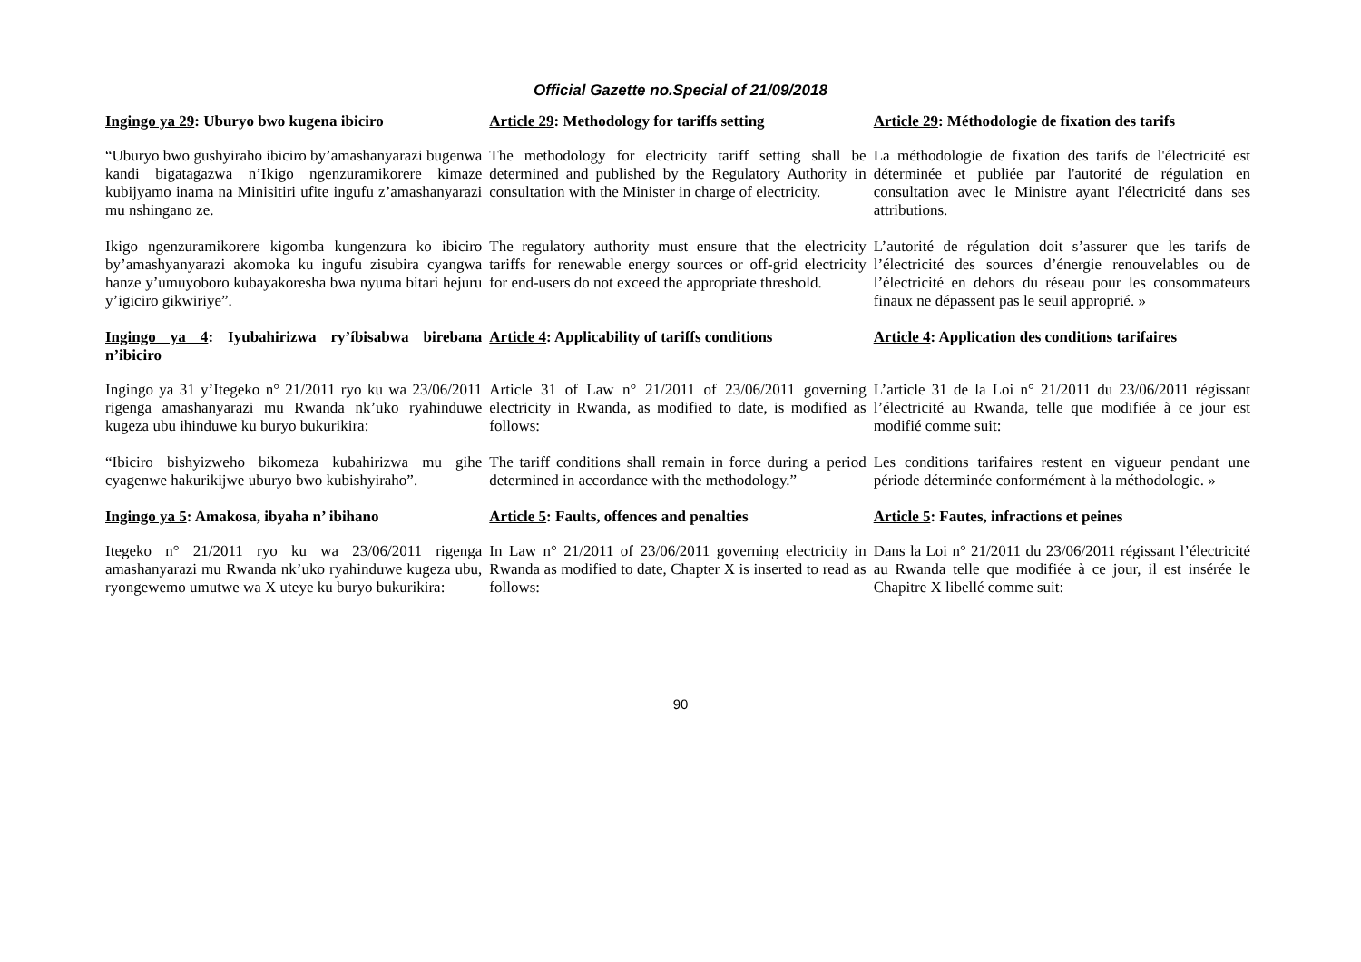Official Gazette no.Special of 21/09/2018
| Ingingo ya 29 : Uburyo bwo kugena ibiciro | Article 29 : Methodology for tariffs setting | Article 29 : Méthodologie de fixation des tarifs |
| “Uburyo bwo gushyiraho ibiciro by’amashanyarazi bugenwa kandi bigatagazwa n’Ikigo ngenzuramikorere kimaze kubijyamo inama na Minisitiri ufite ingufu z’amashanyarazi mu nshingano ze. | The methodology for electricity tariff setting shall be determined and published by the Regulatory Authority in consultation with the Minister in charge of electricity. | La méthodologie de fixation des tarifs de l'électricité est déterminée et publiée par l'autorité de régulation en consultation avec le Ministre ayant l'électricité dans ses attributions. |
| Ikigo ngenzuramikorere kigomba kungenzura ko ibiciro by’amashyanyarazi akomoka ku ingufu zisubira cyangwa hanze y’umuyoboro kubayakoresha bwa nyuma bitari hejuru y’igiciro gikwiriye”. | The regulatory authority must ensure that the electricity tariffs for renewable energy sources or off-grid electricity for end-users do not exceed the appropriate threshold. | L’autorité de régulation doit s’assurer que les tarifs de l’électricité des sources d’énergie renouvelables ou de l’électricité en dehors du réseau pour les consommateurs finaux ne dépassent pas le seuil approprié. » |
| Ingingo ya 4 : Iyubahirizwa ry’íbisabwa birebana n’ibiciro | Article 4 : Applicability of tariffs conditions | Article 4 : Application des conditions tarifaires |
| Ingingo ya 31 y’Itegeko n° 21/2011 ryo ku wa 23/06/2011 rigenga amashanyarazi mu Rwanda nk’uko ryahinduwe kugeza ubu ihinduwe ku buryo bukurikira: | Article 31 of Law n° 21/2011 of 23/06/2011 governing electricity in Rwanda, as modified to date, is modified as follows: | L’article 31 de la Loi n° 21/2011 du 23/06/2011 régissant l’électricité au Rwanda, telle que modifiée à ce jour est modifié comme suit: |
| “Ibiciro bishyizweho bikomeza kubahirizwa mu gihe cyagenwe hakurikijwe uburyo bwo kubishyiraho”. | The tariff conditions shall remain in force during a period determined in accordance with the methodology.” | Les conditions tarifaires restent en vigueur pendant une période déterminée conformément à la méthodologie. » |
| Ingingo ya 5 : Amakosa, ibyaha n’ ibihano | Article 5 : Faults, offences and penalties | Article 5 : Fautes, infractions et peines |
| Itegeko n° 21/2011 ryo ku wa 23/06/2011 rigenga amashanyarazi mu Rwanda nk’uko ryahinduwe kugeza ubu, ryongewemo umutwe wa X uteye ku buryo bukurikira: | In Law n° 21/2011 of 23/06/2011 governing electricity in Rwanda as modified to date, Chapter X is inserted to read as follows: | Dans la Loi n° 21/2011 du 23/06/2011 régissant l’électricité au Rwanda telle que modifiée à ce jour, il est insérée le Chapitre X libellé comme suit: |
90